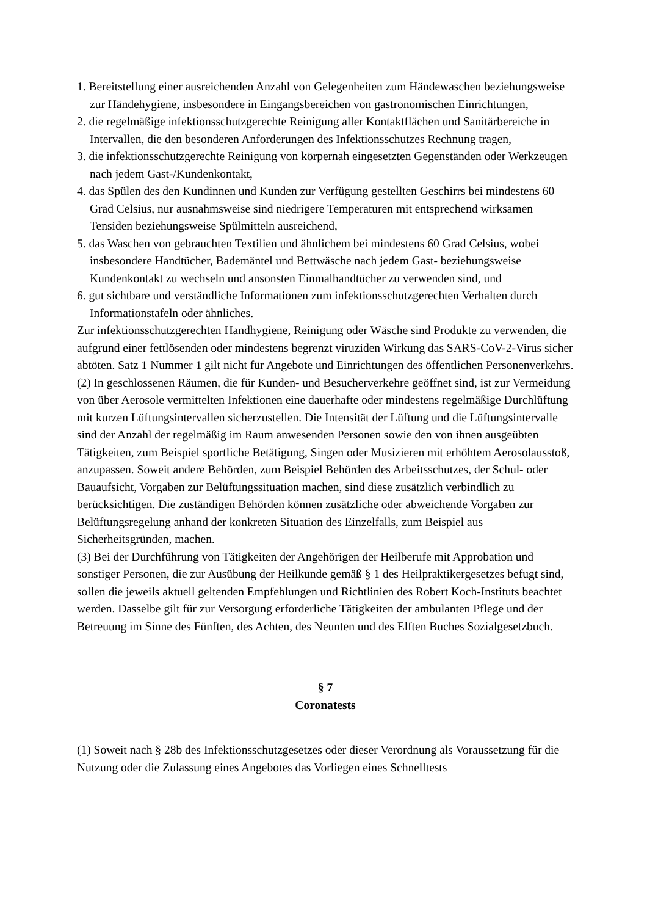1. Bereitstellung einer ausreichenden Anzahl von Gelegenheiten zum Händewaschen beziehungsweise zur Händehygiene, insbesondere in Eingangsbereichen von gastronomischen Einrichtungen,
2. die regelmäßige infektionsschutzgerechte Reinigung aller Kontaktflächen und Sanitärbereiche in Intervallen, die den besonderen Anforderungen des Infektionsschutzes Rechnung tragen,
3. die infektionsschutzgerechte Reinigung von körpernah eingesetzten Gegenständen oder Werkzeugen nach jedem Gast-/Kundenkontakt,
4. das Spülen des den Kundinnen und Kunden zur Verfügung gestellten Geschirrs bei mindestens 60 Grad Celsius, nur ausnahmsweise sind niedrigere Temperaturen mit entsprechend wirksamen Tensiden beziehungsweise Spülmitteln ausreichend,
5. das Waschen von gebrauchten Textilien und ähnlichem bei mindestens 60 Grad Celsius, wobei insbesondere Handtücher, Bademäntel und Bettwäsche nach jedem Gast- beziehungsweise Kundenkontakt zu wechseln und ansonsten Einmalhandtücher zu verwenden sind, und
6. gut sichtbare und verständliche Informationen zum infektionsschutzgerechten Verhalten durch Informationstafeln oder ähnliches.
Zur infektionsschutzgerechten Handhygiene, Reinigung oder Wäsche sind Produkte zu verwenden, die aufgrund einer fettlösenden oder mindestens begrenzt viruziden Wirkung das SARS-CoV-2-Virus sicher abtöten. Satz 1 Nummer 1 gilt nicht für Angebote und Einrichtungen des öffentlichen Personenverkehrs.
(2) In geschlossenen Räumen, die für Kunden- und Besucherverkehre geöffnet sind, ist zur Vermeidung von über Aerosole vermittelten Infektionen eine dauerhafte oder mindestens regelmäßige Durchlüftung mit kurzen Lüftungsintervallen sicherzustellen. Die Intensität der Lüftung und die Lüftungsintervalle sind der Anzahl der regelmäßig im Raum anwesenden Personen sowie den von ihnen ausgeübten Tätigkeiten, zum Beispiel sportliche Betätigung, Singen oder Musizieren mit erhöhtem Aerosolausstoß, anzupassen. Soweit andere Behörden, zum Beispiel Behörden des Arbeitsschutzes, der Schul- oder Bauaufsicht, Vorgaben zur Belüftungssituation machen, sind diese zusätzlich verbindlich zu berücksichtigen. Die zuständigen Behörden können zusätzliche oder abweichende Vorgaben zur Belüftungsregelung anhand der konkreten Situation des Einzelfalls, zum Beispiel aus Sicherheitsgründen, machen.
(3) Bei der Durchführung von Tätigkeiten der Angehörigen der Heilberufe mit Approbation und sonstiger Personen, die zur Ausübung der Heilkunde gemäß § 1 des Heilpraktikergesetzes befugt sind, sollen die jeweils aktuell geltenden Empfehlungen und Richtlinien des Robert Koch-Instituts beachtet werden. Dasselbe gilt für zur Versorgung erforderliche Tätigkeiten der ambulanten Pflege und der Betreuung im Sinne des Fünften, des Achten, des Neunten und des Elften Buches Sozialgesetzbuch.
§ 7
Coronatests
(1) Soweit nach § 28b des Infektionsschutzgesetzes oder dieser Verordnung als Voraussetzung für die Nutzung oder die Zulassung eines Angebotes das Vorliegen eines Schnelltests